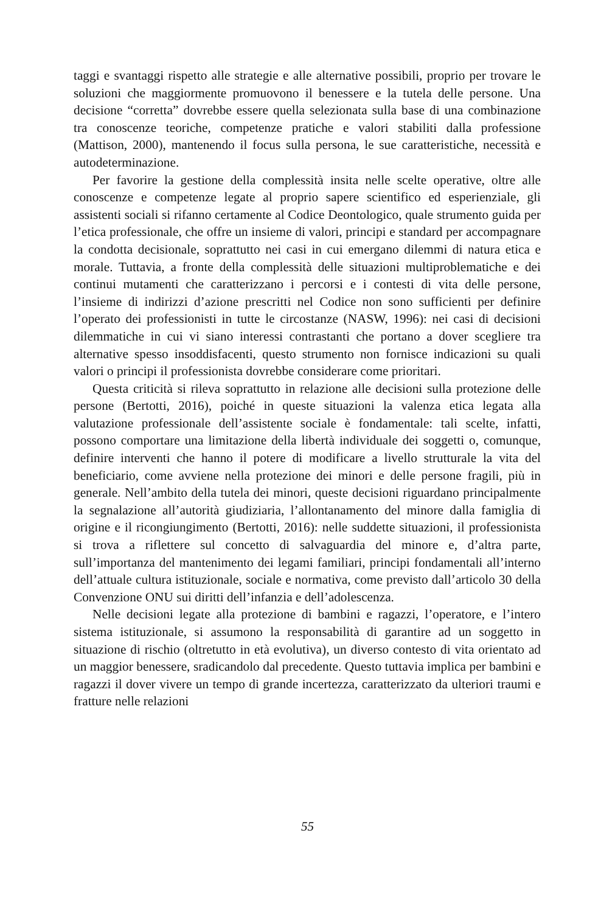taggi e svantaggi rispetto alle strategie e alle alternative possibili, proprio per trovare le soluzioni che maggiormente promuovono il benessere e la tutela delle persone. Una decisione “corretta” dovrebbe essere quella selezionata sulla base di una combinazione tra conoscenze teoriche, competenze pratiche e valori stabiliti dalla professione (Mattison, 2000), mantenendo il focus sulla persona, le sue caratteristiche, necessità e autodeterminazione.
Per favorire la gestione della complessità insita nelle scelte operative, oltre alle conoscenze e competenze legate al proprio sapere scientifico ed esperienziale, gli assistenti sociali si rifanno certamente al Codice Deontologico, quale strumento guida per l’etica professionale, che offre un insieme di valori, principi e standard per accompagnare la condotta decisionale, soprattutto nei casi in cui emergano dilemmi di natura etica e morale. Tuttavia, a fronte della complessità delle situazioni multiproblematiche e dei continui mutamenti che caratterizzano i percorsi e i contesti di vita delle persone, l’insieme di indirizzi d’azione prescritti nel Codice non sono sufficienti per definire l’operato dei professionisti in tutte le circostanze (NASW, 1996): nei casi di decisioni dilemmatiche in cui vi siano interessi contrastanti che portano a dover scegliere tra alternative spesso insoddisfacenti, questo strumento non fornisce indicazioni su quali valori o principi il professionista dovrebbe considerare come prioritari.
Questa criticità si rileva soprattutto in relazione alle decisioni sulla protezione delle persone (Bertotti, 2016), poiché in queste situazioni la valenza etica legata alla valutazione professionale dell’assistente sociale è fondamentale: tali scelte, infatti, possono comportare una limitazione della libertà individuale dei soggetti o, comunque, definire interventi che hanno il potere di modificare a livello strutturale la vita del beneficiario, come avviene nella protezione dei minori e delle persone fragili, più in generale. Nell’ambito della tutela dei minori, queste decisioni riguardano principalmente la segnalazione all’autorità giudiziaria, l’allontanamento del minore dalla famiglia di origine e il ricongiungimento (Bertotti, 2016): nelle suddette situazioni, il professionista si trova a riflettere sul concetto di salvaguardia del minore e, d’altra parte, sull’importanza del mantenimento dei legami familiari, principi fondamentali all’interno dell’attuale cultura istituzionale, sociale e normativa, come previsto dall’articolo 30 della Convenzione ONU sui diritti dell’infanzia e dell’adolescenza.
Nelle decisioni legate alla protezione di bambini e ragazzi, l’operatore, e l’intero sistema istituzionale, si assumono la responsabilità di garantire ad un soggetto in situazione di rischio (oltretutto in età evolutiva), un diverso contesto di vita orientato ad un maggior benessere, sradicandolo dal precedente. Questo tuttavia implica per bambini e ragazzi il dover vivere un tempo di grande incertezza, caratterizzato da ulteriori traumi e fratture nelle relazioni
55